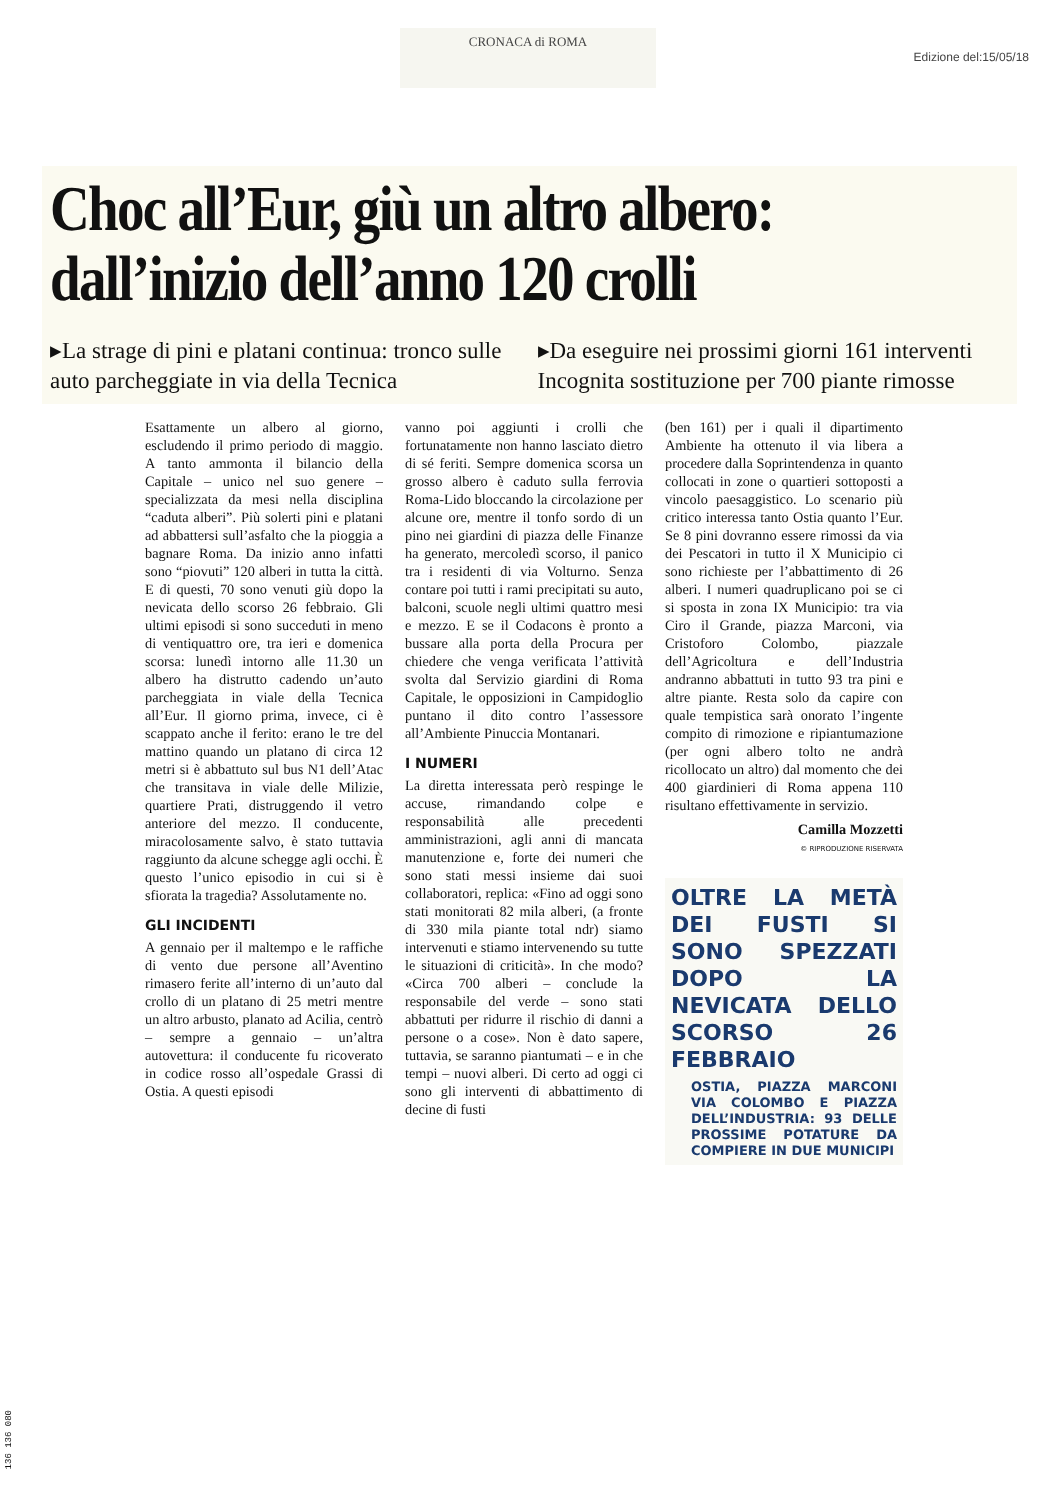CRONACA di ROMA
Edizione del:15/05/18
Choc all’Eur, giù un altro albero: dall’inizio dell’anno 120 crolli
▸La strage di pini e platani continua: tronco sulle auto parcheggiate in via della Tecnica
▸Da eseguire nei prossimi giorni 161 interventi Incognita sostituzione per 700 piante rimosse
Esattamente un albero al giorno, escludendo il primo periodo di maggio. A tanto ammonta il bilancio della Capitale – unico nel suo genere – specializzata da mesi nella disciplina “caduta alberi”. Più solerti pini e platani ad abbattersi sull’asfalto che la pioggia a bagnare Roma. Da inizio anno infatti sono “piovuti” 120 alberi in tutta la città. E di questi, 70 sono venuti giù dopo la nevicata dello scorso 26 febbraio. Gli ultimi episodi si sono succeduti in meno di ventiquattro ore, tra ieri e domenica scorsa: lunedì intorno alle 11.30 un albero ha distrutto cadendo un’auto parcheggiata in viale della Tecnica all’Eur. Il giorno prima, invece, ci è scappato anche il ferito: erano le tre del mattino quando un platano di circa 12 metri si è abbattuto sul bus N1 dell’Atac che transitava in viale delle Milizie, quartiere Prati, distruggendo il vetro anteriore del mezzo. Il conducente, miracolosamente salvo, è stato tuttavia raggiunto da alcune schegge agli occhi. È questo l’unico episodio in cui si è sfiorata la tragedia? Assolutamente no.
GLI INCIDENTI
A gennaio per il maltempo e le raffiche di vento due persone all’Aventino rimasero ferite all’interno di un’auto dal crollo di un platano di 25 metri mentre un altro arbusto, planato ad Acilia, centrò – sempre a gennaio – un’altra autovettura: il conducente fu ricoverato in codice rosso all’ospedale Grassi di Ostia. A questi episodi
vanno poi aggiunti i crolli che fortunatamente non hanno lasciato dietro di sé feriti. Sempre domenica scorsa un grosso albero è caduto sulla ferrovia Roma-Lido bloccando la circolazione per alcune ore, mentre il tonfo sordo di un pino nei giardini di piazza delle Finanze ha generato, mercoledì scorso, il panico tra i residenti di via Volturno. Senza contare poi tutti i rami precipitati su auto, balconi, scuole negli ultimi quattro mesi e mezzo. E se il Codacons è pronto a bussare alla porta della Procura per chiedere che venga verificata l’attività svolta dal Servizio giardini di Roma Capitale, le opposizioni in Campidoglio puntano il dito contro l’assessore all’Ambiente Pinuccia Montanari.
I NUMERI
La diretta interessata però respinge le accuse, rimandando colpe e responsabilità alle precedenti amministrazioni, agli anni di mancata manutenzione e, forte dei numeri che sono stati messi insieme dai suoi collaboratori, replica: «Fino ad oggi sono stati monitorati 82 mila alberi, (a fronte di 330 mila piante total ndr) siamo intervenuti e stiamo intervenendo su tutte le situazioni di criticità». In che modo? «Circa 700 alberi – conclude la responsabile del verde – sono stati abbattuti per ridurre il rischio di danni a persone o a cose». Non è dato sapere, tuttavia, se saranno piantumati – e in che tempi – nuovi alberi. Di certo ad oggi ci sono gli interventi di abbattimento di decine di fusti
(ben 161) per i quali il dipartimento Ambiente ha ottenuto il via libera a procedere dalla Soprintendenza in quanto collocati in zone o quartieri sottoposti a vincolo paesaggistico. Lo scenario più critico interessa tanto Ostia quanto l’Eur. Se 8 pini dovranno essere rimossi da via dei Pescatori in tutto il X Municipio ci sono richieste per l’abbattimento di 26 alberi. I numeri quadruplicano poi se ci si sposta in zona IX Municipio: tra via Ciro il Grande, piazza Marconi, via Cristoforo Colombo, piazzale dell’Agricoltura e dell’Industria andranno abbattuti in tutto 93 tra pini e altre piante. Resta solo da capire con quale tempistica sarà onorato l’ingente compito di rimozione e ripiantumazione (per ogni albero tolto ne andrà ricollocato un altro) dal momento che dei 400 giardinieri di Roma appena 110 risultano effettivamente in servizio.
Camilla Mozzetti
© RIPRODUZIONE RISERVATA
OLTRE LA METÀ DEI FUSTI SI SONO SPEZZATI DOPO LA NEVICATA DELLO SCORSO 26 FEBBRAIO
OSTIA, PIAZZA MARCONI VIA COLOMBO E PIAZZA DELL’INDUSTRIA: 93 DELLE PROSSIME POTATURE DA COMPIERE IN DUE MUNICIPI
136 136 080